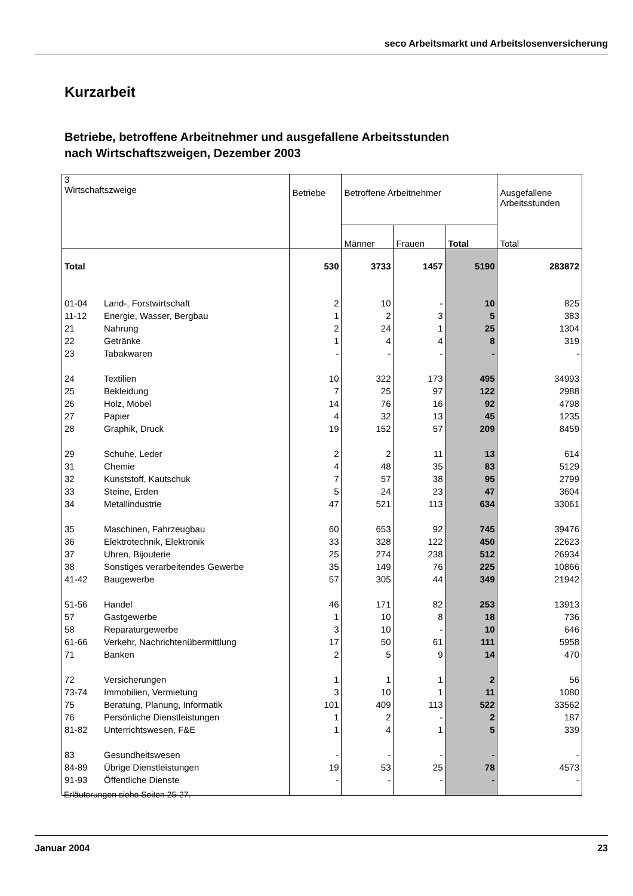seco Arbeitsmarkt und Arbeitslosenversicherung
Kurzarbeit
Betriebe, betroffene Arbeitnehmer und ausgefallene Arbeitsstunden
nach Wirtschaftszweigen, Dezember 2003
| 3 Wirtschaftszweige | | Betriebe | Betroffene Arbeitnehmer | | | Ausgefallene Arbeitsstunden |
| --- | --- | --- | --- | --- | --- | --- |
| | | | Männer | Frauen | Total | Total |
| Total | | 530 | 3733 | 1457 | 5190 | 283872 |
| 01-04 | Land-, Forstwirtschaft | 2 | 10 | - | 10 | 825 |
| 11-12 | Energie, Wasser, Bergbau | 1 | 2 | 3 | 5 | 383 |
| 21 | Nahrung | 2 | 24 | 1 | 25 | 1304 |
| 22 | Getränke | 1 | 4 | 4 | 8 | 319 |
| 23 | Tabakwaren | - | - | - | - | - |
| 24 | Textilien | 10 | 322 | 173 | 495 | 34993 |
| 25 | Bekleidung | 7 | 25 | 97 | 122 | 2988 |
| 26 | Holz, Möbel | 14 | 76 | 16 | 92 | 4798 |
| 27 | Papier | 4 | 32 | 13 | 45 | 1235 |
| 28 | Graphik, Druck | 19 | 152 | 57 | 209 | 8459 |
| 29 | Schuhe, Leder | 2 | 2 | 11 | 13 | 614 |
| 31 | Chemie | 4 | 48 | 35 | 83 | 5129 |
| 32 | Kunststoff, Kautschuk | 7 | 57 | 38 | 95 | 2799 |
| 33 | Steine, Erden | 5 | 24 | 23 | 47 | 3604 |
| 34 | Metallindustrie | 47 | 521 | 113 | 634 | 33061 |
| 35 | Maschinen, Fahrzeugbau | 60 | 653 | 92 | 745 | 39476 |
| 36 | Elektrotechnik, Elektronik | 33 | 328 | 122 | 450 | 22623 |
| 37 | Uhren, Bijouterie | 25 | 274 | 238 | 512 | 26934 |
| 38 | Sonstiges verarbeitendes Gewerbe | 35 | 149 | 76 | 225 | 10866 |
| 41-42 | Baugewerbe | 57 | 305 | 44 | 349 | 21942 |
| 51-56 | Handel | 46 | 171 | 82 | 253 | 13913 |
| 57 | Gastgewerbe | 1 | 10 | 8 | 18 | 736 |
| 58 | Reparaturgewerbe | 3 | 10 | - | 10 | 646 |
| 61-66 | Verkehr, Nachrichtenübermittlung | 17 | 50 | 61 | 111 | 5958 |
| 71 | Banken | 2 | 5 | 9 | 14 | 470 |
| 72 | Versicherungen | 1 | 1 | 1 | 2 | 56 |
| 73-74 | Immobilien, Vermietung | 3 | 10 | 1 | 11 | 1080 |
| 75 | Beratung, Planung, Informatik | 101 | 409 | 113 | 522 | 33562 |
| 76 | Persönliche Dienstleistungen | 1 | 2 | - | 2 | 187 |
| 81-82 | Unterrichtswesen, F&E | 1 | 4 | 1 | 5 | 339 |
| 83 | Gesundheitswesen | - | - | - | - | - |
| 84-89 | Übrige Dienstleistungen | 19 | 53 | 25 | 78 | 4573 |
| 91-93 | Öffentliche Dienste | - | - | - | - | - |
Erläuterungen siehe Seiten 25-27.
Januar 2004 23